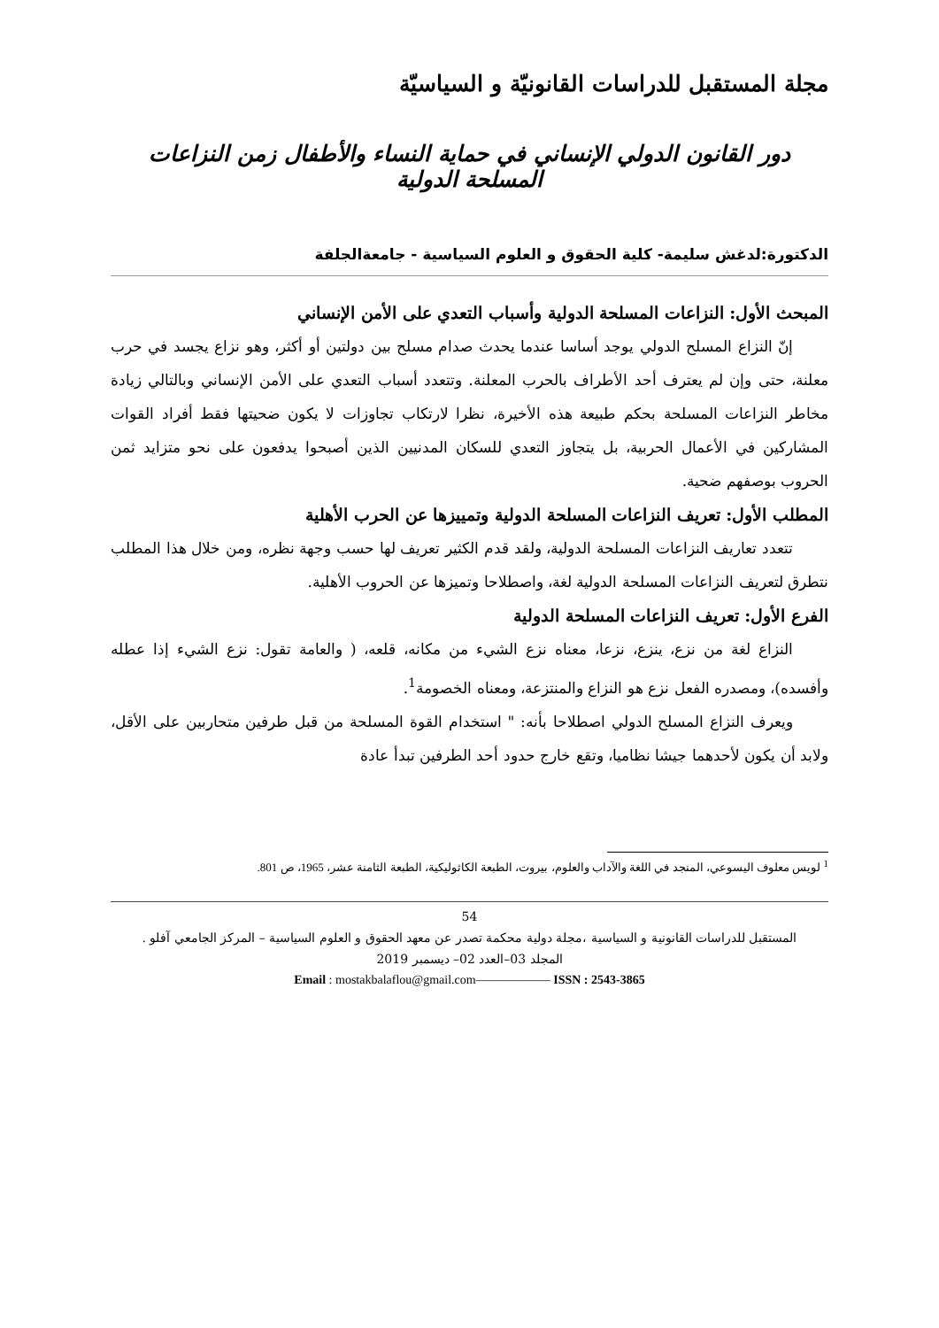مجلة المستقبل للدراسات القانونيّة و السياسيّة
دور القانون الدولي الإنساني في حماية النساء والأطفال زمن النزاعات المسلحة الدولية
الدكتورة:لدغش سليمة- كلية الحقوق و العلوم السياسية - جامعةالجلفة
المبحث الأول: النزاعات المسلحة الدولية وأسباب التعدي على الأمن الإنساني
إنّ النزاع المسلح الدولي يوجد أساسا عندما يحدث صدام مسلح بين دولتين أو أكثر، وهو نزاع يجسد في حرب معلنة، حتى وإن لم يعترف أحد الأطراف بالحرب المعلنة. وتتعدد أسباب التعدي على الأمن الإنساني وبالتالي زيادة مخاطر النزاعات المسلحة بحكم طبيعة هذه الأخيرة، نظرا لارتكاب تجاوزات لا يكون ضحيتها فقط أفراد القوات المشاركين في الأعمال الحربية، بل يتجاوز التعدي للسكان المدنيين الذين أصبحوا يدفعون على نحو متزايد ثمن الحروب بوصفهم ضحية.
المطلب الأول: تعريف النزاعات المسلحة الدولية وتمييزها عن الحرب الأهلية
تتعدد تعاريف النزاعات المسلحة الدولية، ولقد قدم الكثير تعريف لها حسب وجهة نظره، ومن خلال هذا المطلب نتطرق لتعريف النزاعات المسلحة الدولية لغة، واصطلاحا وتميزها عن الحروب الأهلية.
الفرع الأول: تعريف النزاعات المسلحة الدولية
النزاع لغة من نزع، ينزع، نزعا، معناه نزع الشيء من مكانه، قلعه، ( والعامة تقول: نزع الشيء إذا عطله وأفسده)، ومصدره الفعل نزع هو النزاع والمنتزعة، ومعناه الخصومة<sup>1</sup>.
ويعرف النزاع المسلح الدولي اصطلاحا بأنه: " استخدام القوة المسلحة من قبل طرفين متحاربين على الأقل، ولابد أن يكون لأحدهما جيشا نظاميا، وتقع خارج حدود أحد الطرفين تبدأ عادة
<sup>1</sup> لويس معلوف اليسوعي، المنجد في اللغة والآداب والعلوم، بيروت، الطبعة الكاثوليكية، الطبعة الثامنة عشر، 1965، ص 801.
54
المستقبل للدراسات القانونية و السياسية ،مجلة دولية محكمة تصدر عن معهد الحقوق و العلوم السياسية – المركز الجامعي آفلو .
المجلد 03–العدد 02– ديسمبر 2019
Email : mostakbalaflou@gmail.com—————— ISSN : 2543-3865